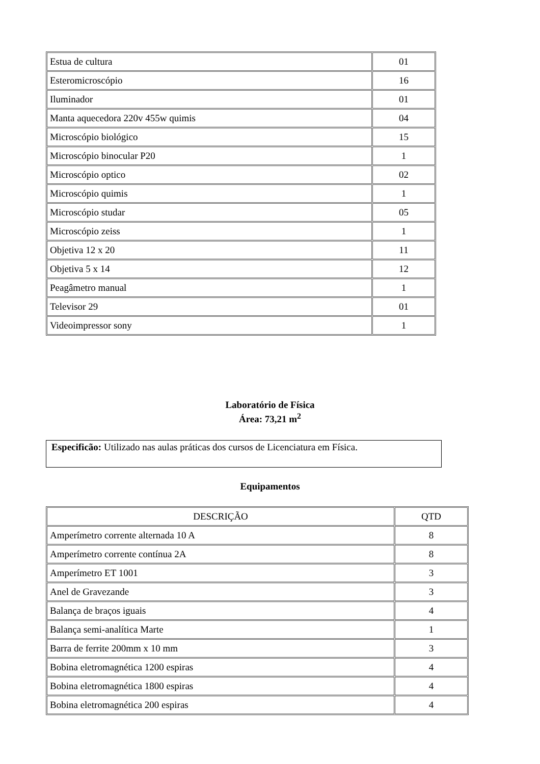| Estua de cultura | 01 |
| Esteromicroscópio | 16 |
| Iluminador | 01 |
| Manta aquecedora 220v 455w quimis | 04 |
| Microscópio biológico | 15 |
| Microscópio binocular P20 | 1 |
| Microscópio optico | 02 |
| Microscópio quimis | 1 |
| Microscópio studar | 05 |
| Microscópio zeiss | 1 |
| Objetiva 12 x 20 | 11 |
| Objetiva 5 x 14 | 12 |
| Peagâmetro manual | 1 |
| Televisor 29 | 01 |
| Videoimpressor sony | 1 |
Laboratório de Física
Área: 73,21 m<sup>2</sup>
Especificão: Utilizado nas aulas práticas dos cursos de Licenciatura em Física.
Equipamentos
| DESCRIÇÃO | QTD |
| Amperímetro corrente alternada 10 A | 8 |
| Amperímetro corrente contínua 2A | 8 |
| Amperímetro ET 1001 | 3 |
| Anel de Gravezande | 3 |
| Balança de braços iguais | 4 |
| Balança semi-analítica Marte | 1 |
| Barra de ferrite 200mm x 10 mm | 3 |
| Bobina eletromagnética 1200 espiras | 4 |
| Bobina eletromagnética 1800 espiras | 4 |
| Bobina eletromagnética 200 espiras | 4 |